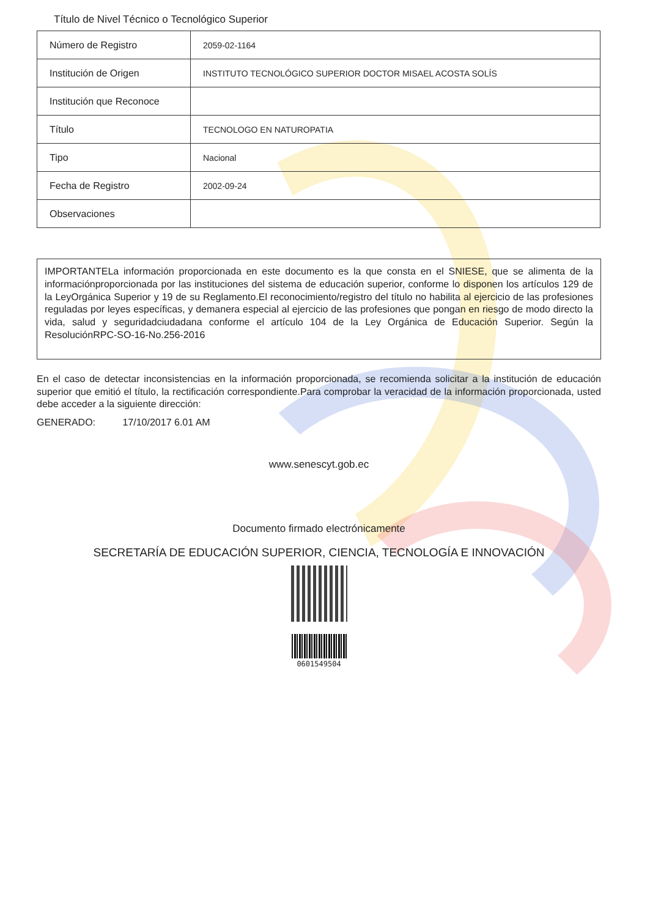Título de Nivel Técnico o Tecnológico Superior
| Número de Registro | 2059-02-1164 |
| Institución de Origen | INSTITUTO TECNOLÓGICO SUPERIOR DOCTOR MISAEL ACOSTA SOLÍS |
| Institución que Reconoce | |
| Título | TECNOLOGO EN NATUROPATIA |
| Tipo | Nacional |
| Fecha de Registro | 2002-09-24 |
| Observaciones | |
IMPORTANTELa información proporcionada en este documento es la que consta en el SNIESE, que se alimenta de la informaciónproporcionada por las instituciones del sistema de educación superior, conforme lo disponen los artículos 129 de la LeyOrgánica Superior y 19 de su Reglamento.El reconocimiento/registro del título no habilita al ejercicio de las profesiones reguladas por leyes específicas, y demanera especial al ejercicio de las profesiones que pongan en riesgo de modo directo la vida, salud y seguridadciudadana conforme el artículo 104 de la Ley Orgánica de Educación Superior. Según la ResoluciónRPC-SO-16-No.256-2016
En el caso de detectar inconsistencias en la información proporcionada, se recomienda solicitar a la institución de educación superior que emitió el título, la rectificación correspondiente.Para comprobar la veracidad de la información proporcionada, usted debe acceder a la siguiente dirección:
GENERADO: 17/10/2017 6.01 AM
www.senescyt.gob.ec
Documento firmado electrónicamente
SECRETARÍA DE EDUCACIÓN SUPERIOR, CIENCIA, TECNOLOGÍA E INNOVACIÓN
0601549504